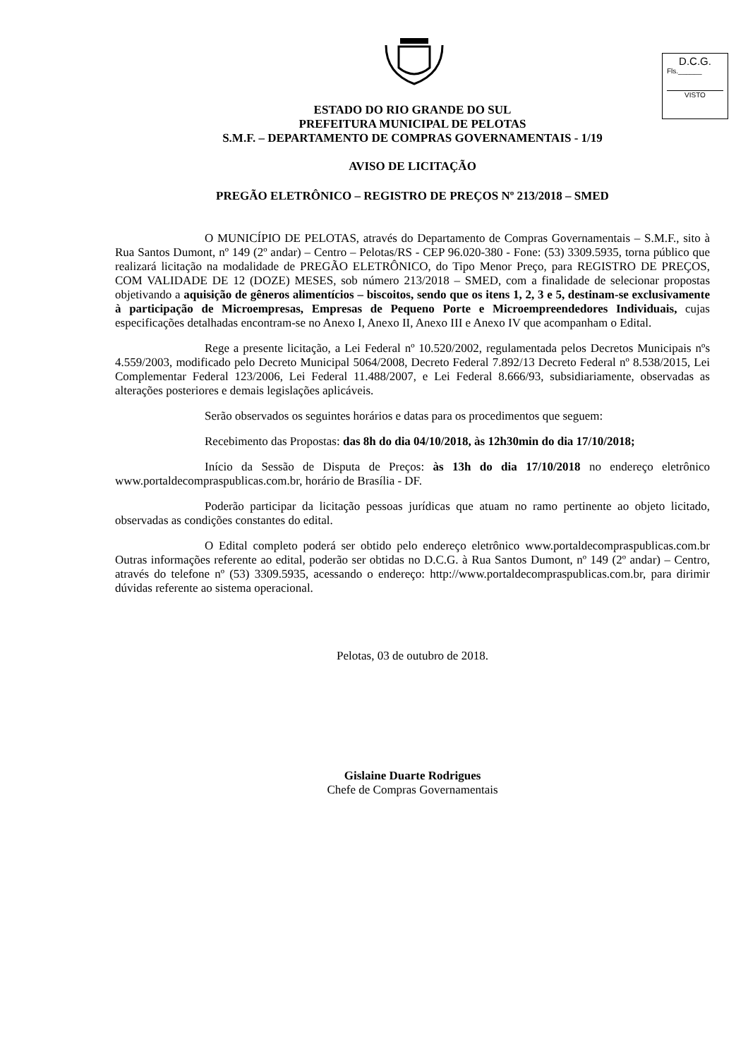D.C.G.
Fls.______
VISTO
ESTADO DO RIO GRANDE DO SUL
PREFEITURA MUNICIPAL DE PELOTAS
S.M.F. – DEPARTAMENTO DE COMPRAS GOVERNAMENTAIS - 1/19
AVISO DE LICITAÇÃO
PREGÃO ELETRÔNICO – REGISTRO DE PREÇOS Nº 213/2018 – SMED
O MUNICÍPIO DE PELOTAS, através do Departamento de Compras Governamentais – S.M.F., sito à Rua Santos Dumont, nº 149 (2º andar) – Centro – Pelotas/RS - CEP 96.020-380 - Fone: (53) 3309.5935, torna público que realizará licitação na modalidade de PREGÃO ELETRÔNICO, do Tipo Menor Preço, para REGISTRO DE PREÇOS, COM VALIDADE DE 12 (DOZE) MESES, sob número 213/2018 – SMED, com a finalidade de selecionar propostas objetivando a aquisição de gêneros alimentícios – biscoitos, sendo que os itens 1, 2, 3 e 5, destinam-se exclusivamente à participação de Microempresas, Empresas de Pequeno Porte e Microempreendedores Individuais, cujas especificações detalhadas encontram-se no Anexo I, Anexo II, Anexo III e Anexo IV que acompanham o Edital.
Rege a presente licitação, a Lei Federal nº 10.520/2002, regulamentada pelos Decretos Municipais nºs 4.559/2003, modificado pelo Decreto Municipal 5064/2008, Decreto Federal 7.892/13 Decreto Federal nº 8.538/2015, Lei Complementar Federal 123/2006, Lei Federal 11.488/2007, e Lei Federal 8.666/93, subsidiariamente, observadas as alterações posteriores e demais legislações aplicáveis.
Serão observados os seguintes horários e datas para os procedimentos que seguem:
Recebimento das Propostas: das 8h do dia 04/10/2018, às 12h30min do dia 17/10/2018;
Início da Sessão de Disputa de Preços: às 13h do dia 17/10/2018 no endereço eletrônico www.portaldecompraspublicas.com.br, horário de Brasília - DF.
Poderão participar da licitação pessoas jurídicas que atuam no ramo pertinente ao objeto licitado, observadas as condições constantes do edital.
O Edital completo poderá ser obtido pelo endereço eletrônico www.portaldecompraspublicas.com.br Outras informações referente ao edital, poderão ser obtidas no D.C.G. à Rua Santos Dumont, nº 149 (2º andar) – Centro, através do telefone nº (53) 3309.5935, acessando o endereço: http://www.portaldecompraspublicas.com.br, para dirimir dúvidas referente ao sistema operacional.
Pelotas, 03 de outubro de 2018.
Gislaine Duarte Rodrigues
Chefe de Compras Governamentais